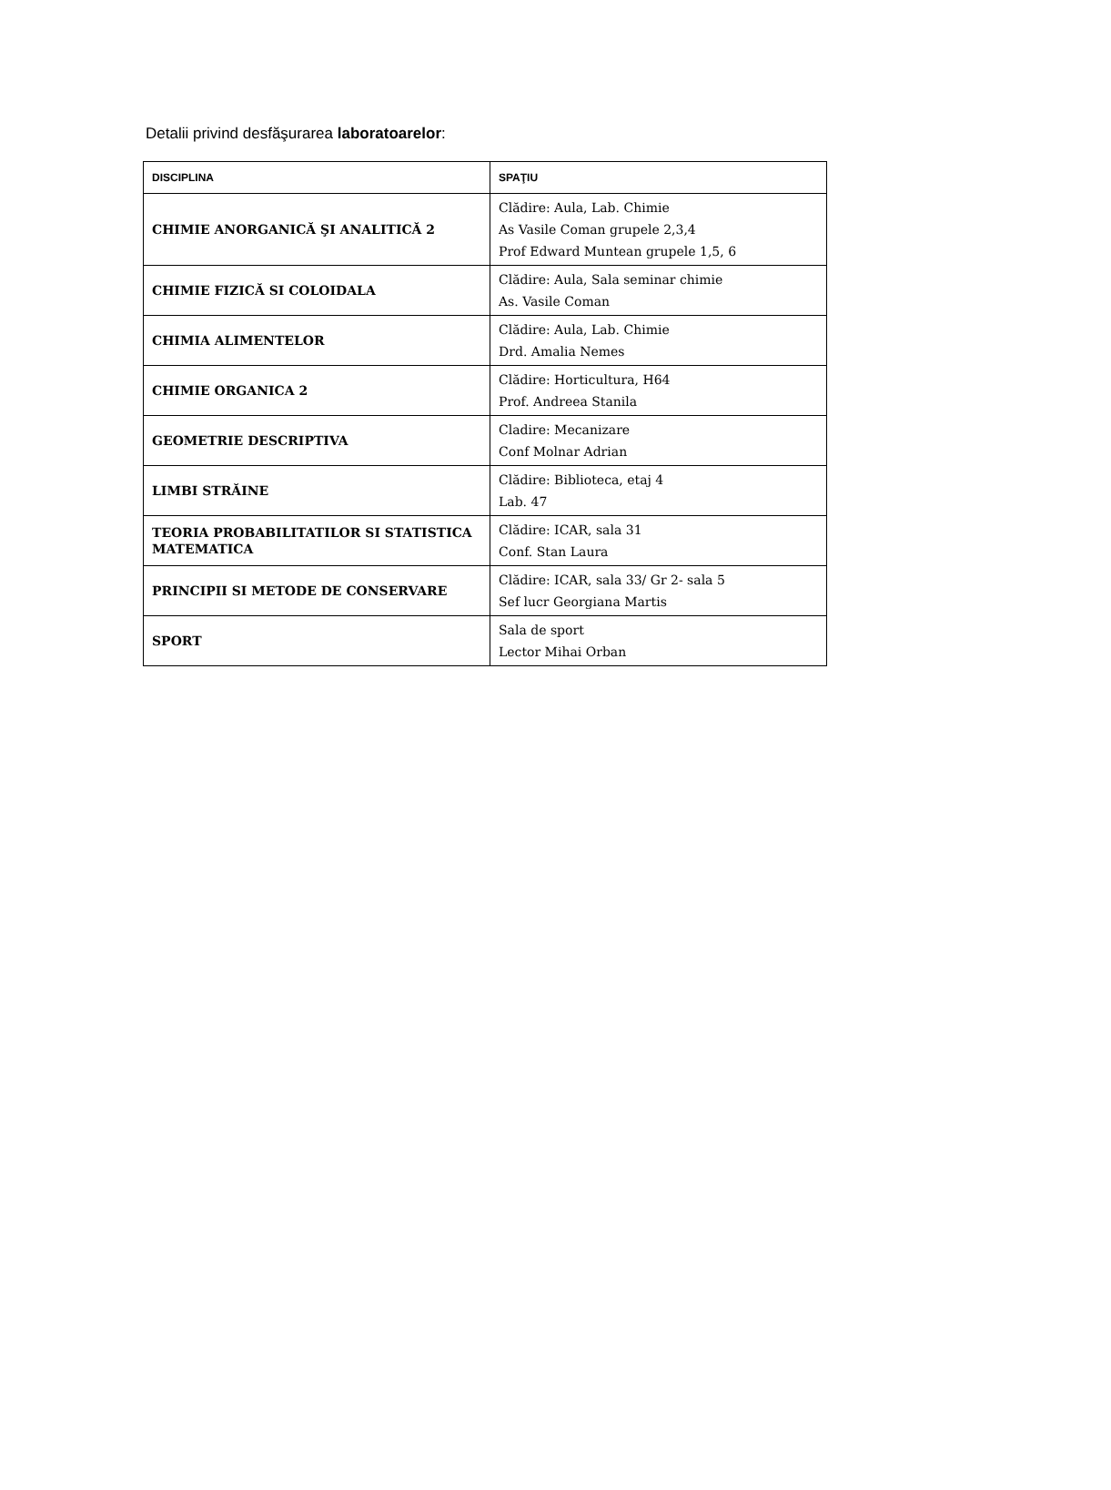Detalii privind desfăşurarea laboratoarelor:
| DISCIPLINA | SPAŢIU |
| --- | --- |
| CHIMIE ANORGANICĂ ŞI ANALITICĂ 2 | Clădire: Aula, Lab. Chimie As Vasile Coman grupele 2,3,4 Prof Edward Muntean grupele 1,5, 6 |
| CHIMIE FIZICĂ SI COLOIDALA | Clădire: Aula, Sala seminar chimie As. Vasile Coman |
| CHIMIA ALIMENTELOR | Clădire: Aula, Lab. Chimie Drd. Amalia Nemes |
| CHIMIE ORGANICA 2 | Clădire: Horticultura, H64 Prof. Andreea Stanila |
| GEOMETRIE DESCRIPTIVA | Cladire: Mecanizare Conf Molnar Adrian |
| LIMBI STRĂINE | Clădire: Biblioteca, etaj 4 Lab. 47 |
| TEORIA PROBABILITATILOR SI STATISTICA MATEMATICA | Clădire: ICAR, sala 31 Conf. Stan Laura |
| PRINCIPII SI METODE DE CONSERVARE | Clădire: ICAR, sala 33/ Gr 2- sala 5 Sef lucr Georgiana Martis |
| SPORT | Sala de sport Lector Mihai Orban |